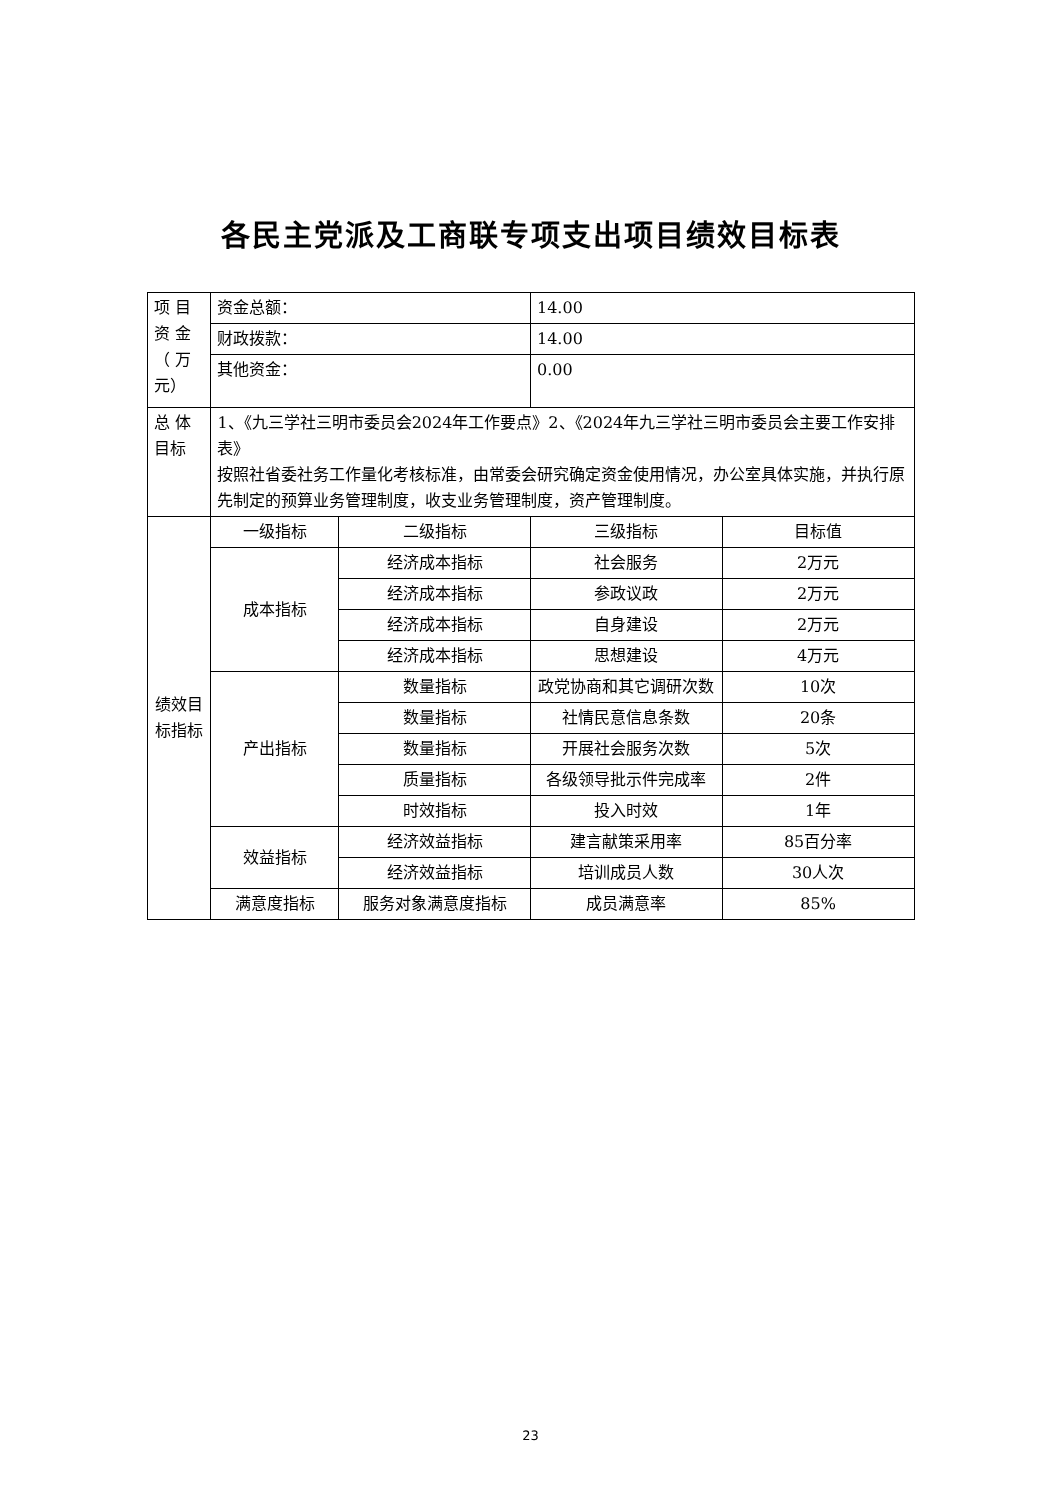各民主党派及工商联专项支出项目绩效目标表
| 项 目 资 金 （ 万 元） | 资金总额： | | 14.00 | |
| | 财政拨款： | | 14.00 | |
| | 其他资金： | | 0.00 | |
| 总 体 目标 | 1、《九三学社三明市委员会2024年工作要点》2、《2024年九三学社三明市委员会主要工作安排表》 按照社省委社务工作量化考核标准，由常委会研究确定资金使用情况，办公室具体实施，并执行原先制定的预算业务管理制度，收支业务管理制度，资产管理制度。 | | | |
| 绩效目标指标 | 一级指标 | 二级指标 | 三级指标 | 目标值 |
| | 成本指标 | 经济成本指标 | 社会服务 | 2万元 |
| | | 经济成本指标 | 参政议政 | 2万元 |
| | | 经济成本指标 | 自身建设 | 2万元 |
| | | 经济成本指标 | 思想建设 | 4万元 |
| | 产出指标 | 数量指标 | 政党协商和其它调研次数 | 10次 |
| | | 数量指标 | 社情民意信息条数 | 20条 |
| | | 数量指标 | 开展社会服务次数 | 5次 |
| | | 质量指标 | 各级领导批示件完成率 | 2件 |
| | | 时效指标 | 投入时效 | 1年 |
| | 效益指标 | 经济效益指标 | 建言献策采用率 | 85百分率 |
| | | 经济效益指标 | 培训成员人数 | 30人次 |
| | 满意度指标 | 服务对象满意度指标 | 成员满意率 | 85% |
23